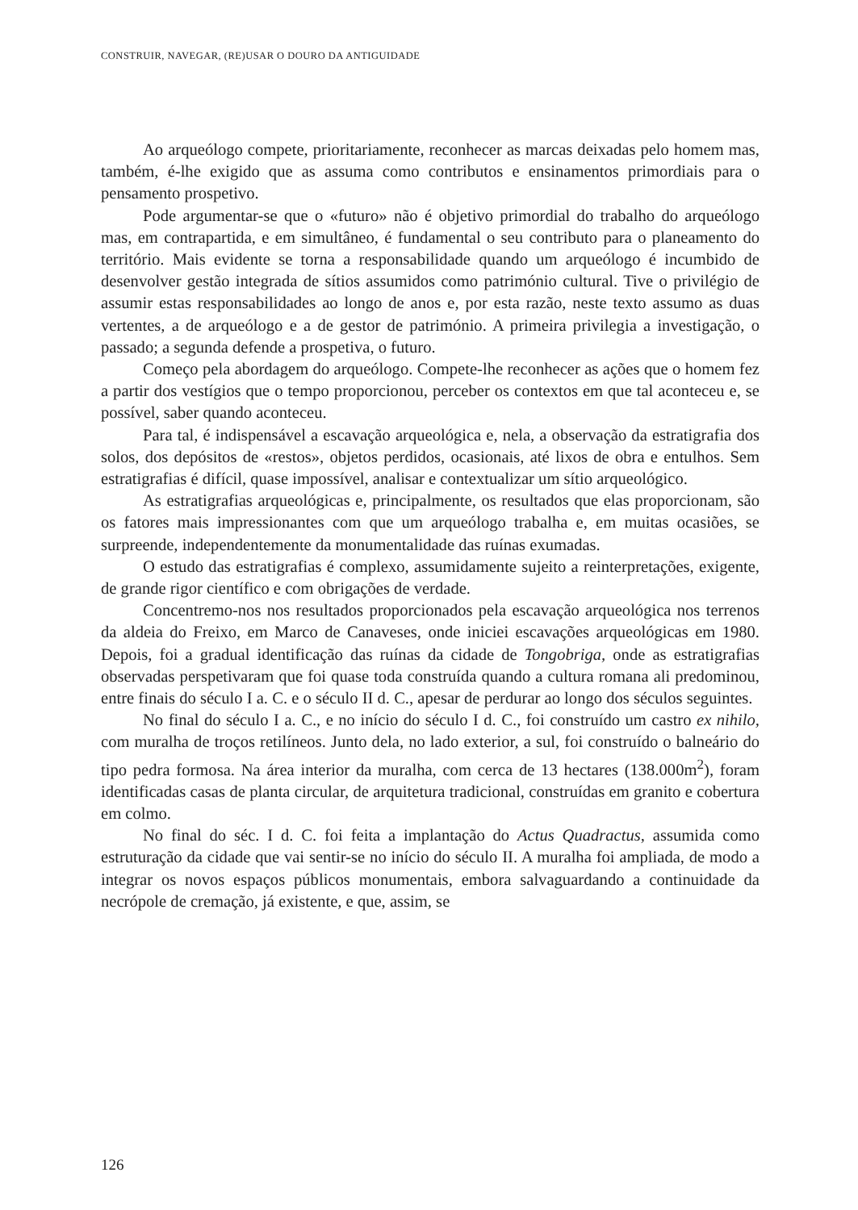CONSTRUIR, NAVEGAR, (RE)USAR O DOURO DA ANTIGUIDADE
Ao arqueólogo compete, prioritariamente, reconhecer as marcas deixadas pelo homem mas, também, é-lhe exigido que as assuma como contributos e ensinamentos primordiais para o pensamento prospetivo.
Pode argumentar-se que o «futuro» não é objetivo primordial do trabalho do arqueólogo mas, em contrapartida, e em simultâneo, é fundamental o seu contributo para o planeamento do território. Mais evidente se torna a responsabilidade quando um arqueólogo é incumbido de desenvolver gestão integrada de sítios assumidos como património cultural. Tive o privilégio de assumir estas responsabilidades ao longo de anos e, por esta razão, neste texto assumo as duas vertentes, a de arqueólogo e a de gestor de património. A primeira privilegia a investigação, o passado; a segunda defende a prospetiva, o futuro.
Começo pela abordagem do arqueólogo. Compete-lhe reconhecer as ações que o homem fez a partir dos vestígios que o tempo proporcionou, perceber os contextos em que tal aconteceu e, se possível, saber quando aconteceu.
Para tal, é indispensável a escavação arqueológica e, nela, a observação da estratigrafia dos solos, dos depósitos de «restos», objetos perdidos, ocasionais, até lixos de obra e entulhos. Sem estratigrafias é difícil, quase impossível, analisar e contextualizar um sítio arqueológico.
As estratigrafias arqueológicas e, principalmente, os resultados que elas proporcionam, são os fatores mais impressionantes com que um arqueólogo trabalha e, em muitas ocasiões, se surpreende, independentemente da monumentalidade das ruínas exumadas.
O estudo das estratigrafias é complexo, assumidamente sujeito a reinterpretações, exigente, de grande rigor científico e com obrigações de verdade.
Concentremo-nos nos resultados proporcionados pela escavação arqueológica nos terrenos da aldeia do Freixo, em Marco de Canaveses, onde iniciei escavações arqueológicas em 1980. Depois, foi a gradual identificação das ruínas da cidade de Tongobriga, onde as estratigrafias observadas perspetivaram que foi quase toda construída quando a cultura romana ali predominou, entre finais do século I a. C. e o século II d. C., apesar de perdurar ao longo dos séculos seguintes.
No final do século I a. C., e no início do século I d. C., foi construído um castro ex nihilo, com muralha de troços retilíneos. Junto dela, no lado exterior, a sul, foi construído o balneário do tipo pedra formosa. Na área interior da muralha, com cerca de 13 hectares (138.000m<sup>2</sup>), foram identificadas casas de planta circular, de arquitetura tradicional, construídas em granito e cobertura em colmo.
No final do séc. I d. C. foi feita a implantação do Actus Quadractus, assumida como estruturação da cidade que vai sentir-se no início do século II. A muralha foi ampliada, de modo a integrar os novos espaços públicos monumentais, embora salvaguardando a continuidade da necrópole de cremação, já existente, e que, assim, se
126